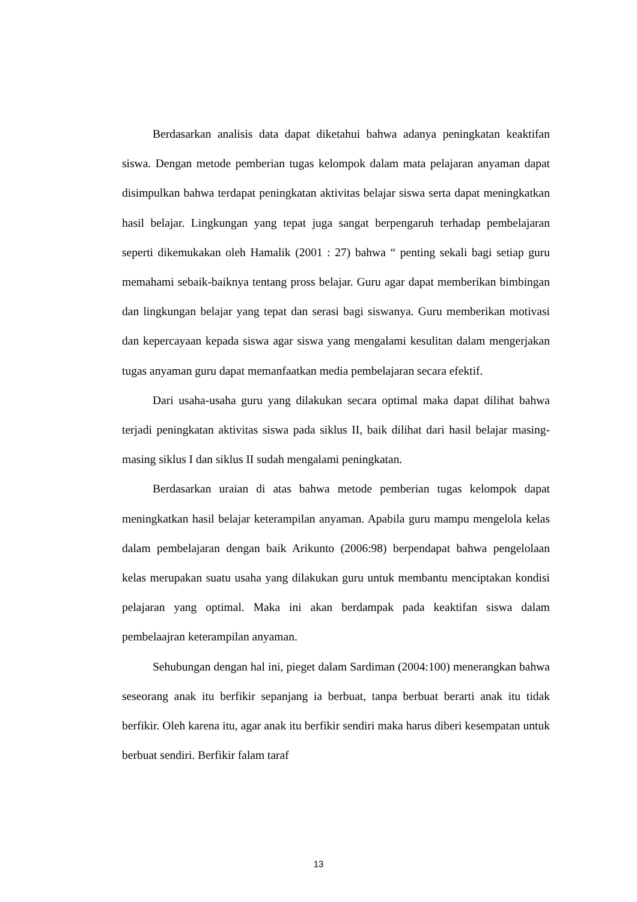Berdasarkan analisis data dapat diketahui bahwa adanya peningkatan keaktifan siswa. Dengan metode pemberian tugas kelompok dalam mata pelajaran anyaman dapat disimpulkan bahwa terdapat peningkatan aktivitas belajar siswa serta dapat meningkatkan hasil belajar. Lingkungan yang tepat juga sangat berpengaruh terhadap pembelajaran seperti dikemukakan oleh Hamalik (2001 : 27) bahwa “ penting sekali bagi setiap guru memahami sebaik-baiknya tentang pross belajar. Guru agar dapat memberikan bimbingan dan lingkungan belajar yang tepat dan serasi bagi siswanya. Guru memberikan motivasi dan kepercayaan kepada siswa agar siswa yang mengalami kesulitan dalam mengerjakan tugas anyaman guru dapat memanfaatkan media pembelajaran secara efektif.
Dari usaha-usaha guru yang dilakukan secara optimal maka dapat dilihat bahwa terjadi peningkatan aktivitas siswa pada siklus II, baik dilihat dari hasil belajar masing-masing siklus I dan siklus II sudah mengalami peningkatan.
Berdasarkan uraian di atas bahwa metode pemberian tugas kelompok dapat meningkatkan hasil belajar keterampilan anyaman. Apabila guru mampu mengelola kelas dalam pembelajaran dengan baik Arikunto (2006:98) berpendapat bahwa pengelolaan kelas merupakan suatu usaha yang dilakukan guru untuk membantu menciptakan kondisi pelajaran yang optimal. Maka ini akan berdampak pada keaktifan siswa dalam pembelaajran keterampilan anyaman.
Sehubungan dengan hal ini, pieget dalam Sardiman (2004:100) menerangkan bahwa seseorang anak itu berfikir sepanjang ia berbuat, tanpa berbuat berarti anak itu tidak berfikir. Oleh karena itu, agar anak itu berfikir sendiri maka harus diberi kesempatan untuk berbuat sendiri. Berfikir falam taraf
13